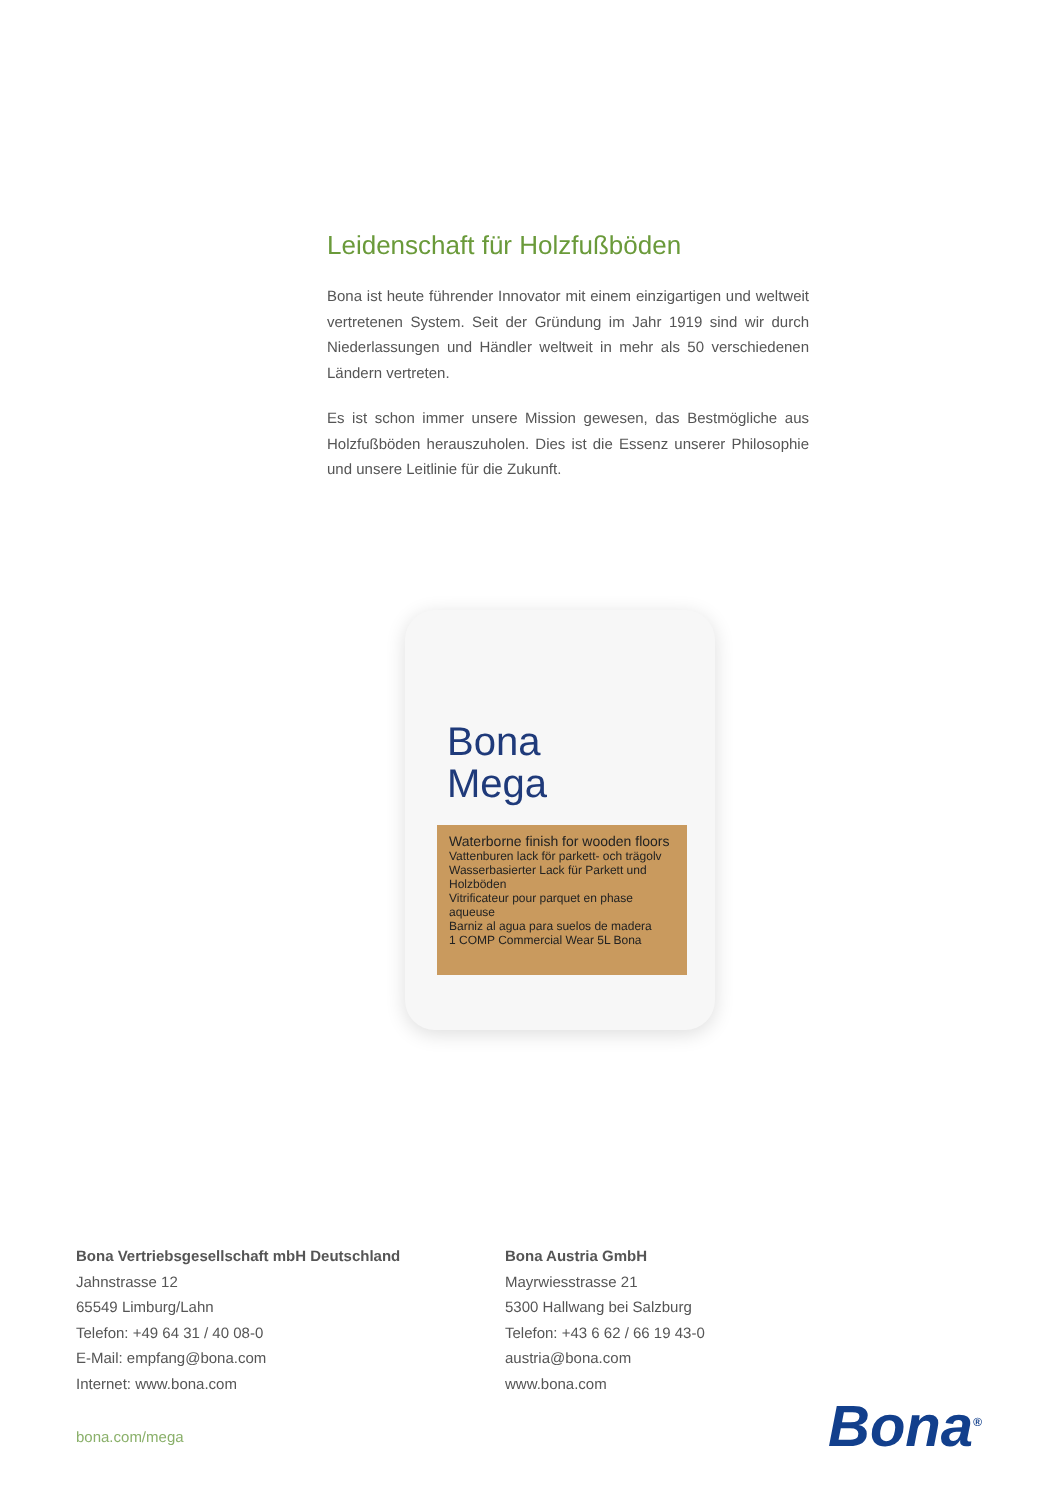Leidenschaft für Holzfußböden
Bona ist heute führender Innovator mit einem einzigartigen und weltweit vertretenen System. Seit der Gründung im Jahr 1919 sind wir durch Niederlassungen und Händler weltweit in mehr als 50 verschiedenen Ländern vertreten.
Es ist schon immer unsere Mission gewesen, das Bestmögliche aus Holzfußböden herauszuholen. Dies ist die Essenz unserer Philosophie und unsere Leitlinie für die Zukunft.
Bona
Mega
Waterborne finish for wooden floors
Vattenburen lack för parkett- och trägolv
Wasserbasierter Lack für Parkett und Holzböden
Vitrificateur pour parquet en phase aqueuse
Barniz al agua para suelos de madera
1 COMP Commercial Wear 5L Bona
Bona Vertriebsgesellschaft mbH Deutschland
Jahnstrasse 12
65549 Limburg/Lahn
Telefon: +49 64 31 / 40 08-0
E-Mail: empfang@bona.com
Internet: www.bona.com
Bona Austria GmbH
Mayrwiesstrasse 21
5300 Hallwang bei Salzburg
Telefon: +43 6 62 / 66 19 43-0
austria@bona.com
www.bona.com
bona.com/mega Bona<sup>®</sup>